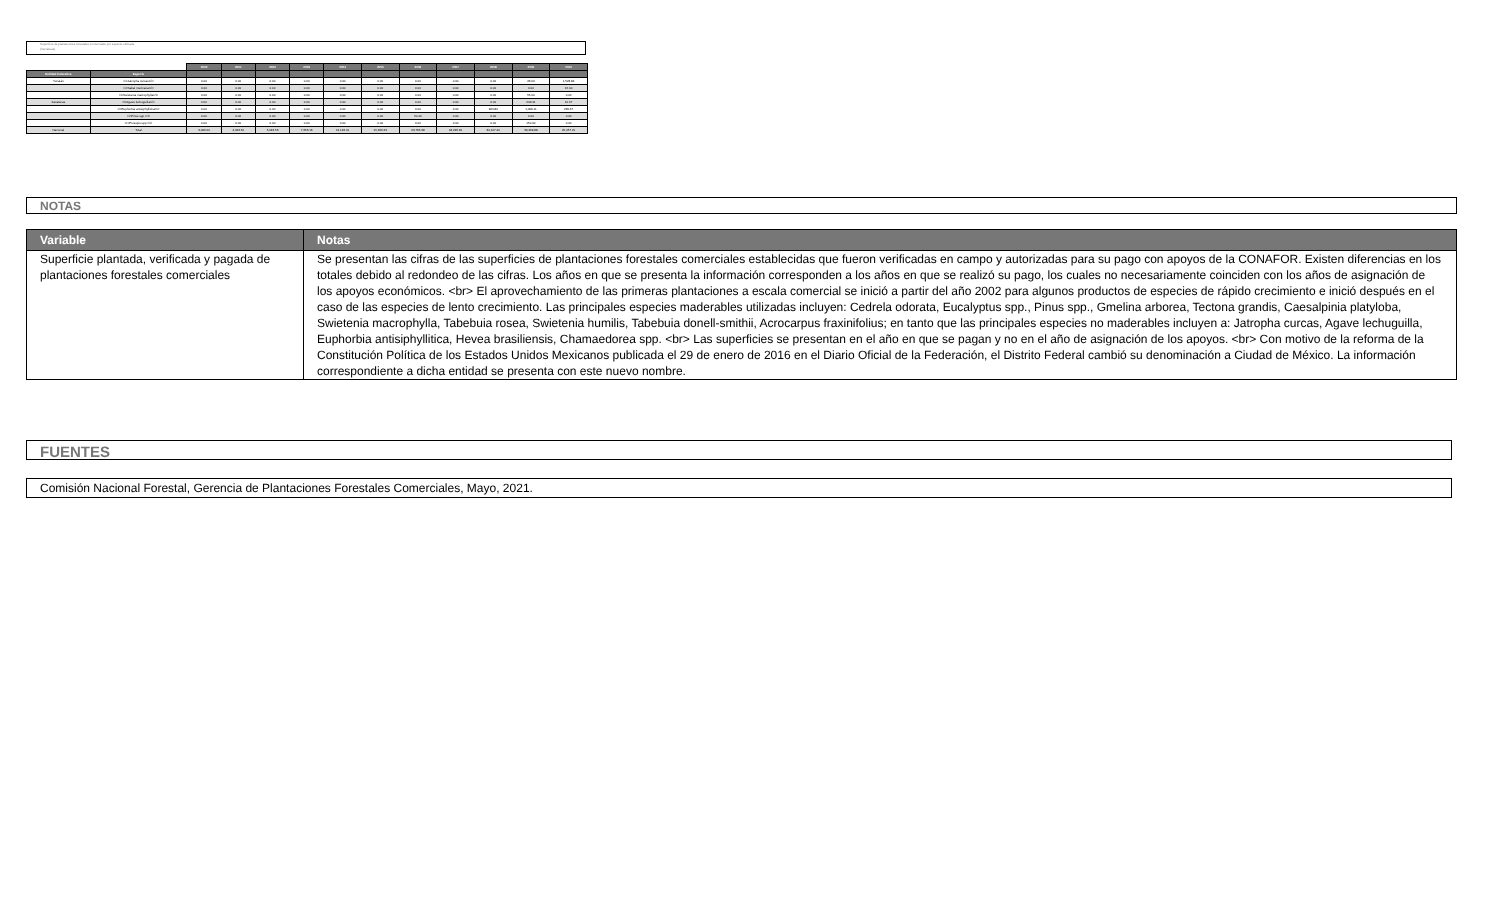Superficie de plantaciones forestales comerciales por especie utilizada
(hectáreas)
| | | 2000 | 2001 | 2002 | 2003 | 2004 | 2005 | 2006 | 2007 | 2008 | 2009 | 2010 |
| --- | --- | --- | --- | --- | --- | --- | --- | --- | --- | --- | --- | --- |
| Entidad federativa | Especie | | | | | | | | | | | |
| Yucatán | <i>Jatropha curcas</i> | 0.00 | 0.00 | 0.00 | 0.00 | 0.00 | 0.00 | 0.00 | 0.00 | 0.00 | 23.00 | 1,523.84 |
| | <i>Sabal mexicana</i> | 0.00 | 0.00 | 0.00 | 0.00 | 0.00 | 0.00 | 0.00 | 0.00 | 0.00 | 0.00 | 15.00 |
| | <i>Swietenia macrophylla</i> | 0.00 | 0.00 | 0.00 | 0.00 | 0.00 | 0.00 | 0.00 | 0.00 | 0.00 | 55.00 | 0.00 |
| Zacatecas | <i>Agave lechuguilla</i> | 0.00 | 0.00 | 0.00 | 0.00 | 0.00 | 0.00 | 0.00 | 0.00 | 0.00 | 243.41 | 10.67 |
| | <i>Euphorbia antisiphyllitica</i> | 0.00 | 0.00 | 0.00 | 0.00 | 0.00 | 0.00 | 0.00 | 0.00 | 924.80 | 1,099.11 | 269.67 |
| | <i>Pinus spp.</i> | 0.00 | 0.00 | 0.00 | 0.00 | 0.00 | 0.00 | 50.40 | 0.00 | 0.00 | 0.00 | 0.00 |
| | <i>Prosopis spp.</i> | 0.00 | 0.00 | 0.00 | 0.00 | 0.00 | 0.00 | 0.00 | 0.00 | 0.00 | 150.00 | 0.00 |
| Nacional | Total | 3,096.00 | 4,423.50 | 5,043.53 | 7,353.13 | 12,192.01 | 15,356.23 | 23,796.38 | 18,295.81 | 30,107.40 | 36,269.88 | 25,457.21 |
NOTAS
| Variable | Notas |
| --- | --- |
| Superficie plantada, verificada y pagada de plantaciones forestales comerciales | Se presentan las cifras de las superficies de plantaciones forestales comerciales establecidas que fueron verificadas en campo y autorizadas para su pago con apoyos de la CONAFOR. Existen diferencias en los totales debido al redondeo de las cifras. Los años en que se presenta la información corresponden a los años en que se realizó su pago, los cuales no necesariamente coinciden con los años de asignación de los apoyos económicos. <br> El aprovechamiento de las primeras plantaciones a escala comercial se inició a partir del año 2002 para algunos productos de especies de rápido crecimiento e inició después en el caso de las especies de lento crecimiento. Las principales especies maderables utilizadas incluyen: Cedrela odorata, Eucalyptus spp., Pinus spp., Gmelina arborea, Tectona grandis, Caesalpinia platyloba, Swietenia macrophylla, Tabebuia rosea, Swietenia humilis, Tabebuia donell-smithii, Acrocarpus fraxinifolius; en tanto que las principales especies no maderables incluyen a: Jatropha curcas, Agave lechuguilla, Euphorbia antisiphyllitica, Hevea brasiliensis, Chamaedorea spp. <br> Las superficies se presentan en el año en que se pagan y no en el año de asignación de los apoyos. <br> Con motivo de la reforma de la Constitución Política de los Estados Unidos Mexicanos publicada el 29 de enero de 2016 en el Diario Oficial de la Federación, el Distrito Federal cambió su denominación a Ciudad de México. La información correspondiente a dicha entidad se presenta con este nuevo nombre. |
FUENTES
Comisión Nacional Forestal, Gerencia de Plantaciones Forestales Comerciales, Mayo, 2021.